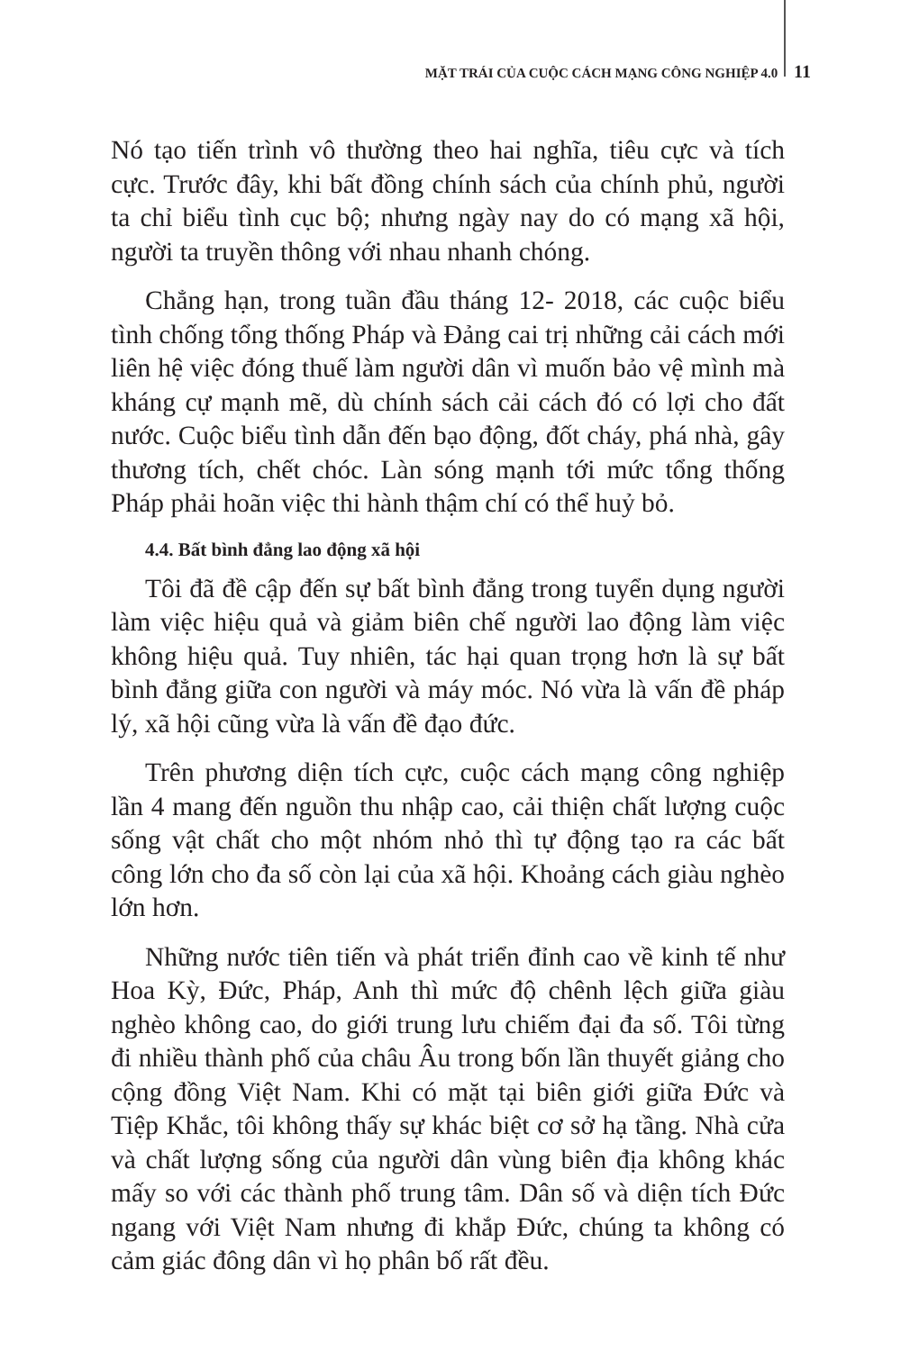MẶT TRÁI CỦA CUỘC CÁCH MẠNG CÔNG NGHIỆP 4.0 11
Nó tạo tiến trình vô thường theo hai nghĩa, tiêu cực và tích cực. Trước đây, khi bất đồng chính sách của chính phủ, người ta chỉ biểu tình cục bộ; nhưng ngày nay do có mạng xã hội, người ta truyền thông với nhau nhanh chóng.
Chẳng hạn, trong tuần đầu tháng 12- 2018, các cuộc biểu tình chống tổng thống Pháp và Đảng cai trị những cải cách mới liên hệ việc đóng thuế làm người dân vì muốn bảo vệ mình mà kháng cự mạnh mẽ, dù chính sách cải cách đó có lợi cho đất nước. Cuộc biểu tình dẫn đến bạo động, đốt cháy, phá nhà, gây thương tích, chết chóc. Làn sóng mạnh tới mức tổng thống Pháp phải hoãn việc thi hành thậm chí có thể huỷ bỏ.
4.4. Bất bình đẳng lao động xã hội
Tôi đã đề cập đến sự bất bình đẳng trong tuyển dụng người làm việc hiệu quả và giảm biên chế người lao động làm việc không hiệu quả. Tuy nhiên, tác hại quan trọng hơn là sự bất bình đẳng giữa con người và máy móc. Nó vừa là vấn đề pháp lý, xã hội cũng vừa là vấn đề đạo đức.
Trên phương diện tích cực, cuộc cách mạng công nghiệp lần 4 mang đến nguồn thu nhập cao, cải thiện chất lượng cuộc sống vật chất cho một nhóm nhỏ thì tự động tạo ra các bất công lớn cho đa số còn lại của xã hội. Khoảng cách giàu nghèo lớn hơn.
Những nước tiên tiến và phát triển đỉnh cao về kinh tế như Hoa Kỳ, Đức, Pháp, Anh thì mức độ chênh lệch giữa giàu nghèo không cao, do giới trung lưu chiếm đại đa số. Tôi từng đi nhiều thành phố của châu Âu trong bốn lần thuyết giảng cho cộng đồng Việt Nam. Khi có mặt tại biên giới giữa Đức và Tiệp Khắc, tôi không thấy sự khác biệt cơ sở hạ tầng. Nhà cửa và chất lượng sống của người dân vùng biên địa không khác mấy so với các thành phố trung tâm. Dân số và diện tích Đức ngang với Việt Nam nhưng đi khắp Đức, chúng ta không có cảm giác đông dân vì họ phân bố rất đều.